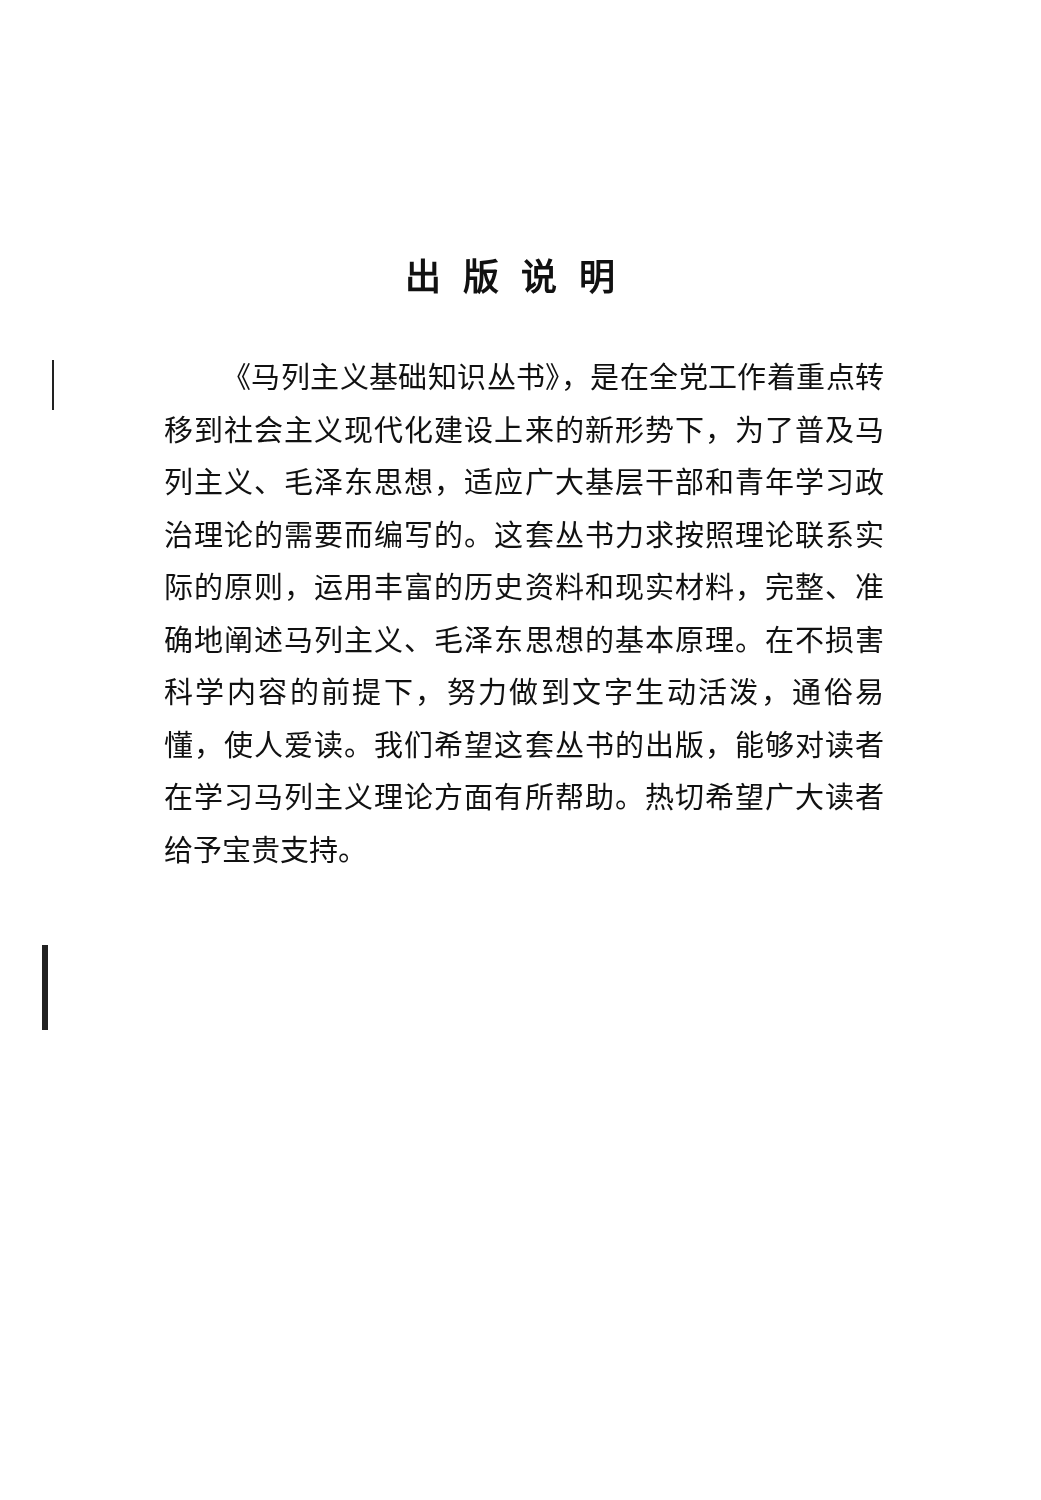出版说明
《马列主义基础知识丛书》，是在全党工作着重点转移到社会主义现代化建设上来的新形势下，为了普及马列主义、毛泽东思想，适应广大基层干部和青年学习政治理论的需要而编写的。这套丛书力求按照理论联系实际的原则，运用丰富的历史资料和现实材料，完整、准确地阐述马列主义、毛泽东思想的基本原理。在不损害科学内容的前提下，努力做到文字生动活泼，通俗易懂，使人爱读。我们希望这套丛书的出版，能够对读者在学习马列主义理论方面有所帮助。热切希望广大读者给予宝贵支持。